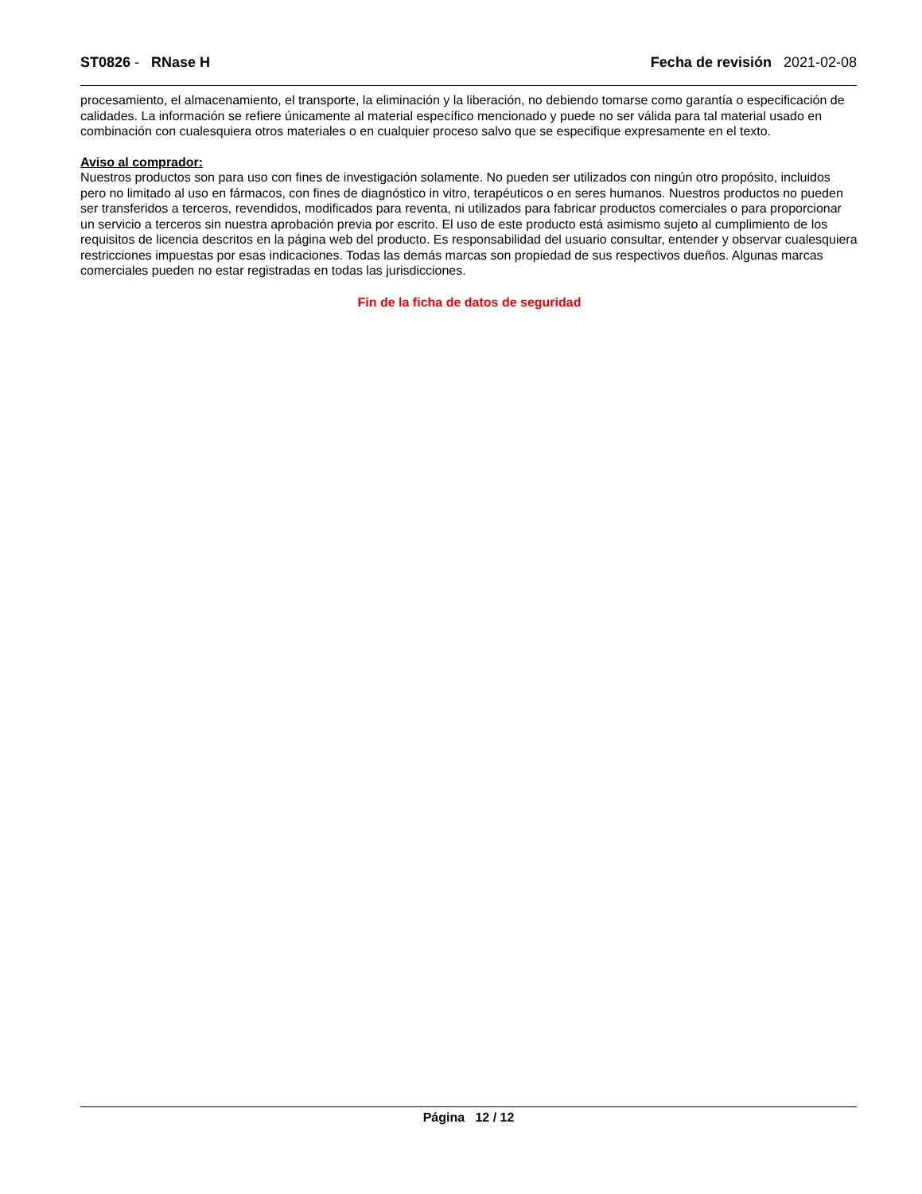ST0826 - RNase H Fecha de revisión 2021-02-08
procesamiento, el almacenamiento, el transporte, la eliminación y la liberación, no debiendo tomarse como garantía o especificación de calidades. La información se refiere únicamente al material específico mencionado y puede no ser válida para tal material usado en combinación con cualesquiera otros materiales o en cualquier proceso salvo que se especifique expresamente en el texto.
Aviso al comprador:
Nuestros productos son para uso con fines de investigación solamente. No pueden ser utilizados con ningún otro propósito, incluidos pero no limitado al uso en fármacos, con fines de diagnóstico in vitro, terapéuticos o en seres humanos. Nuestros productos no pueden ser transferidos a terceros, revendidos, modificados para reventa, ni utilizados para fabricar productos comerciales o para proporcionar un servicio a terceros sin nuestra aprobación previa por escrito. El uso de este producto está asimismo sujeto al cumplimiento de los requisitos de licencia descritos en la página web del producto. Es responsabilidad del usuario consultar, entender y observar cualesquiera restricciones impuestas por esas indicaciones. Todas las demás marcas son propiedad de sus respectivos dueños. Algunas marcas comerciales pueden no estar registradas en todas las jurisdicciones.
Fin de la ficha de datos de seguridad
Página 12 / 12